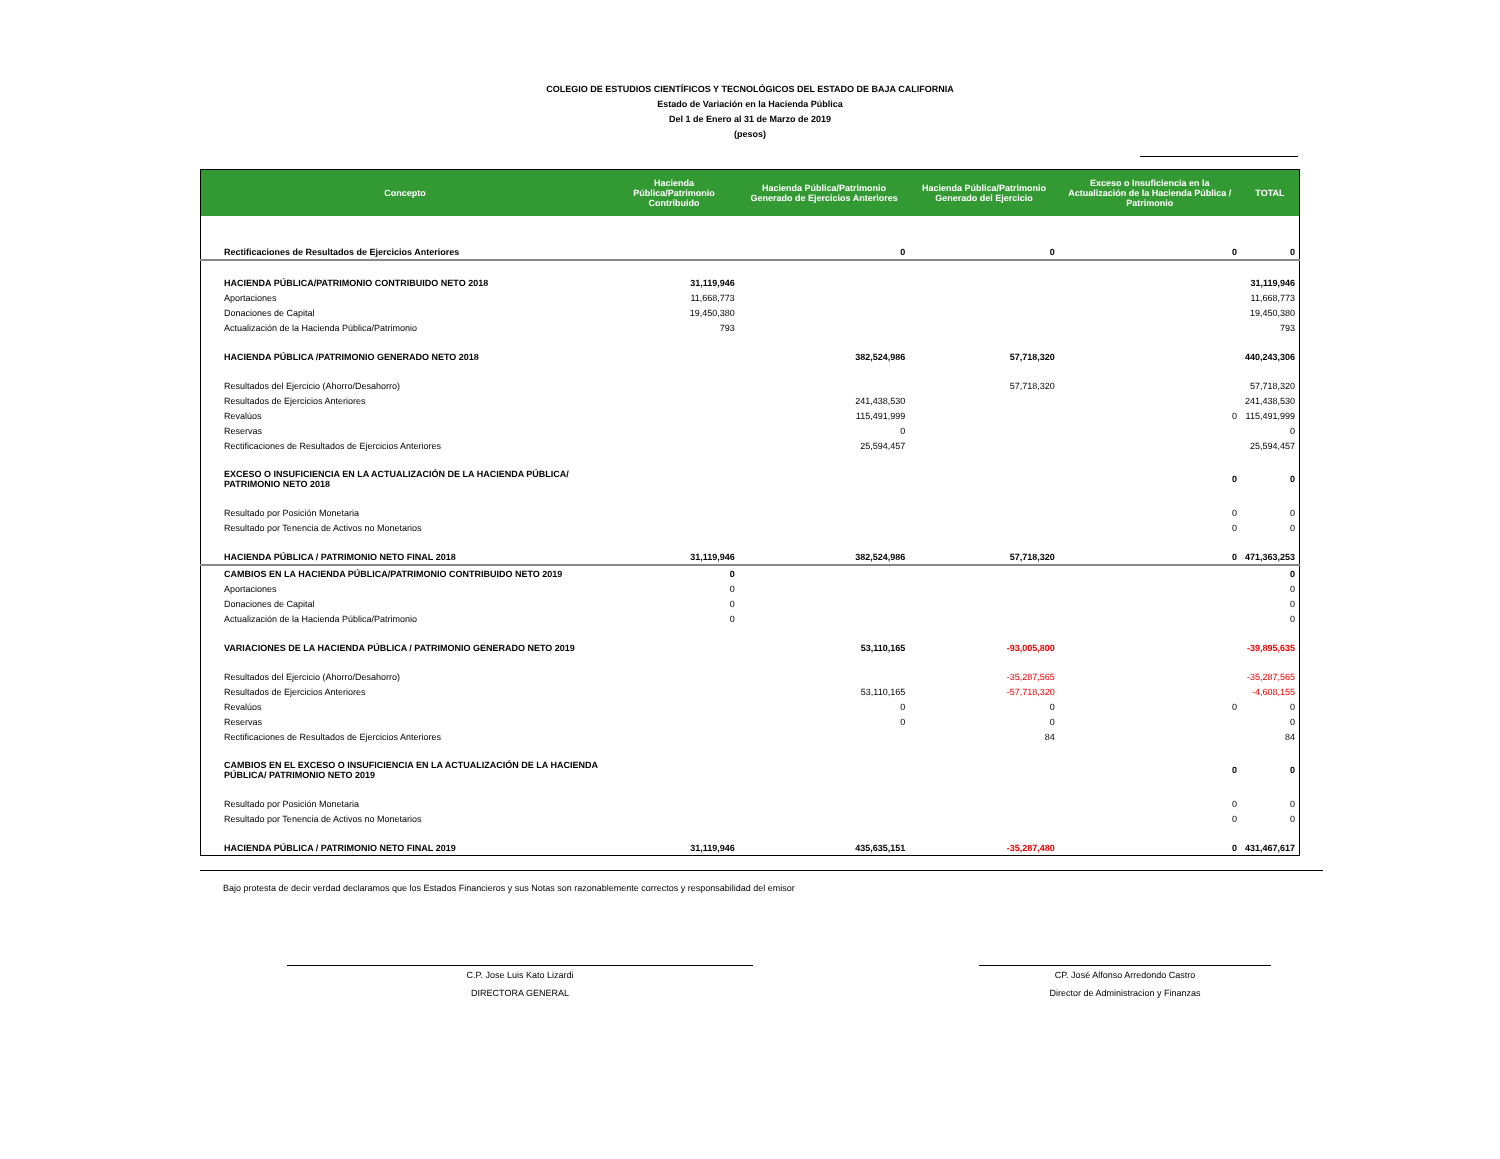COLEGIO DE ESTUDIOS CIENTÍFICOS Y TECNOLÓGICOS DEL ESTADO DE BAJA CALIFORNIA
Estado de Variación en la Hacienda Pública
Del 1 de Enero al 31 de Marzo de 2019
(pesos)
| Concepto | Hacienda Pública/Patrimonio Contribuido | Hacienda Pública/Patrimonio Generado de Ejercicios Anteriores | Hacienda Pública/Patrimonio Generado del Ejercicio | Exceso o Insuficiencia en la Actualización de la Hacienda Pública / Patrimonio | TOTAL |
| --- | --- | --- | --- | --- | --- |
| Rectificaciones de Resultados de Ejercicios Anteriores | | 0 | 0 | 0 | 0 |
| HACIENDA PÚBLICA/PATRIMONIO CONTRIBUIDO NETO 2018 | 31,119,946 | | | | 31,119,946 |
| Aportaciones | 11,668,773 | | | | 11,668,773 |
| Donaciones de Capital | 19,450,380 | | | | 19,450,380 |
| Actualización de la Hacienda Pública/Patrimonio | 793 | | | | 793 |
| HACIENDA PÚBLICA /PATRIMONIO GENERADO NETO 2018 | | 382,524,986 | 57,718,320 | | 440,243,306 |
| Resultados del Ejercicio (Ahorro/Desahorro) | | | 57,718,320 | | 57,718,320 |
| Resultados de Ejercicios Anteriores | | 241,438,530 | | | 241,438,530 |
| Revalúos | | 115,491,999 | | 0 | 115,491,999 |
| Reservas | | 0 | | | 0 |
| Rectificaciones de Resultados de Ejercicios Anteriores | | 25,594,457 | | | 25,594,457 |
| EXCESO O INSUFICIENCIA EN LA ACTUALIZACIÓN DE LA HACIENDA PÚBLICA/ PATRIMONIO NETO 2018 | | | | 0 | 0 |
| Resultado por Posición Monetaria | | | | 0 | 0 |
| Resultado por Tenencia de Activos no Monetarios | | | | 0 | 0 |
| HACIENDA PÚBLICA / PATRIMONIO NETO FINAL 2018 | 31,119,946 | 382,524,986 | 57,718,320 | 0 | 471,363,253 |
| CAMBIOS EN LA HACIENDA PÚBLICA/PATRIMONIO CONTRIBUIDO NETO 2019 | 0 | | | | 0 |
| Aportaciones | 0 | | | | 0 |
| Donaciones de Capital | 0 | | | | 0 |
| Actualización de la Hacienda Pública/Patrimonio | 0 | | | | 0 |
| VARIACIONES DE LA HACIENDA PÚBLICA / PATRIMONIO GENERADO NETO 2019 | | 53,110,165 | -93,005,800 | | -39,895,635 |
| Resultados del Ejercicio (Ahorro/Desahorro) | | | -35,287,565 | | -35,287,565 |
| Resultados de Ejercicios Anteriores | | 53,110,165 | -57,718,320 | | -4,608,155 |
| Revalúos | | 0 | 0 | 0 | 0 |
| Reservas | | 0 | 0 | | 0 |
| Rectificaciones de Resultados de Ejercicios Anteriores | | | 84 | | 84 |
| CAMBIOS EN EL EXCESO O INSUFICIENCIA EN LA ACTUALIZACIÓN DE LA HACIENDA PÚBLICA/ PATRIMONIO NETO 2019 | | | | 0 | 0 |
| Resultado por Posición Monetaria | | | | 0 | 0 |
| Resultado por Tenencia de Activos no Monetarios | | | | 0 | 0 |
| HACIENDA PÚBLICA / PATRIMONIO NETO FINAL 2019 | 31,119,946 | 435,635,151 | -35,287,480 | 0 | 431,467,617 |
Bajo protesta de decir verdad declaramos que los Estados Financieros y sus Notas son razonablemente correctos y responsabilidad del emisor
C.P. Jose Luis Kato Lizardi
DIRECTORA GENERAL
CP. José Alfonso Arredondo Castro
Director de Administracion y Finanzas